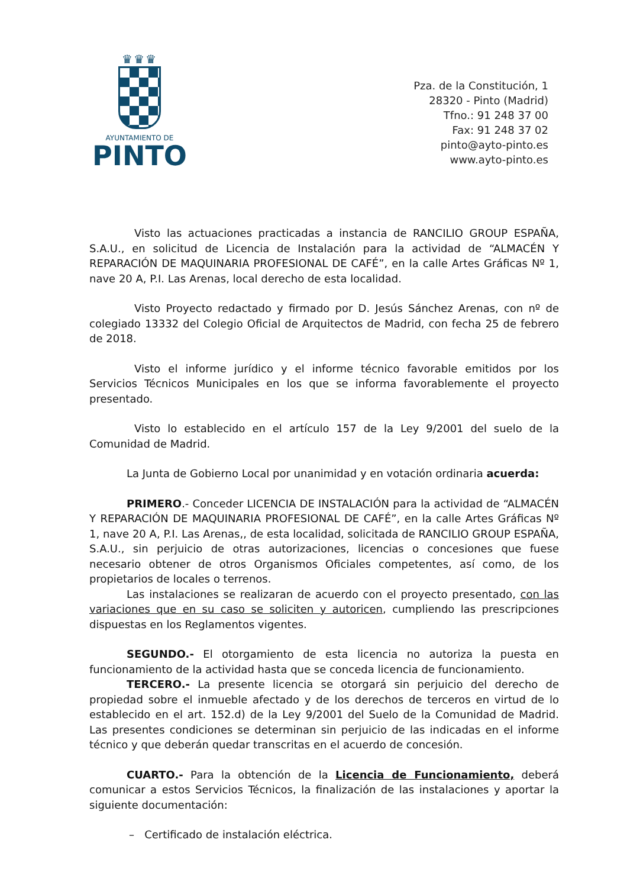♛♛♛
AYUNTAMIENTO DE
PINTO
Pza. de la Constitución, 1
28320 - Pinto (Madrid)
Tfno.: 91 248 37 00
Fax: 91 248 37 02
pinto@ayto-pinto.es
www.ayto-pinto.es
Visto las actuaciones practicadas a instancia de RANCILIO GROUP ESPAÑA, S.A.U., en solicitud de Licencia de Instalación para la actividad de “ALMACÉN Y REPARACIÓN DE MAQUINARIA PROFESIONAL DE CAFÉ”, en la calle Artes Gráficas Nº 1, nave 20 A, P.I. Las Arenas, local derecho de esta localidad.
Visto Proyecto redactado y firmado por D. Jesús Sánchez Arenas, con nº de colegiado 13332 del Colegio Oficial de Arquitectos de Madrid, con fecha 25 de febrero de 2018.
Visto el informe jurídico y el informe técnico favorable emitidos por los Servicios Técnicos Municipales en los que se informa favorablemente el proyecto presentado.
Visto lo establecido en el artículo 157 de la Ley 9/2001 del suelo de la Comunidad de Madrid.
La Junta de Gobierno Local por unanimidad y en votación ordinaria acuerda:
PRIMERO.- Conceder LICENCIA DE INSTALACIÓN para la actividad de “ALMACÉN Y REPARACIÓN DE MAQUINARIA PROFESIONAL DE CAFÉ”, en la calle Artes Gráficas Nº 1, nave 20 A, P.I. Las Arenas,, de esta localidad, solicitada de RANCILIO GROUP ESPAÑA, S.A.U., sin perjuicio de otras autorizaciones, licencias o concesiones que fuese necesario obtener de otros Organismos Oficiales competentes, así como, de los propietarios de locales o terrenos.
Las instalaciones se realizaran de acuerdo con el proyecto presentado, con las variaciones que en su caso se soliciten y autoricen, cumpliendo las prescripciones dispuestas en los Reglamentos vigentes.
SEGUNDO.- El otorgamiento de esta licencia no autoriza la puesta en funcionamiento de la actividad hasta que se conceda licencia de funcionamiento.
TERCERO.- La presente licencia se otorgará sin perjuicio del derecho de propiedad sobre el inmueble afectado y de los derechos de terceros en virtud de lo establecido en el art. 152.d) de la Ley 9/2001 del Suelo de la Comunidad de Madrid. Las presentes condiciones se determinan sin perjuicio de las indicadas en el informe técnico y que deberán quedar transcritas en el acuerdo de concesión.
CUARTO.- Para la obtención de la Licencia de Funcionamiento, deberá comunicar a estos Servicios Técnicos, la finalización de las instalaciones y aportar la siguiente documentación:
– Certificado de instalación eléctrica.